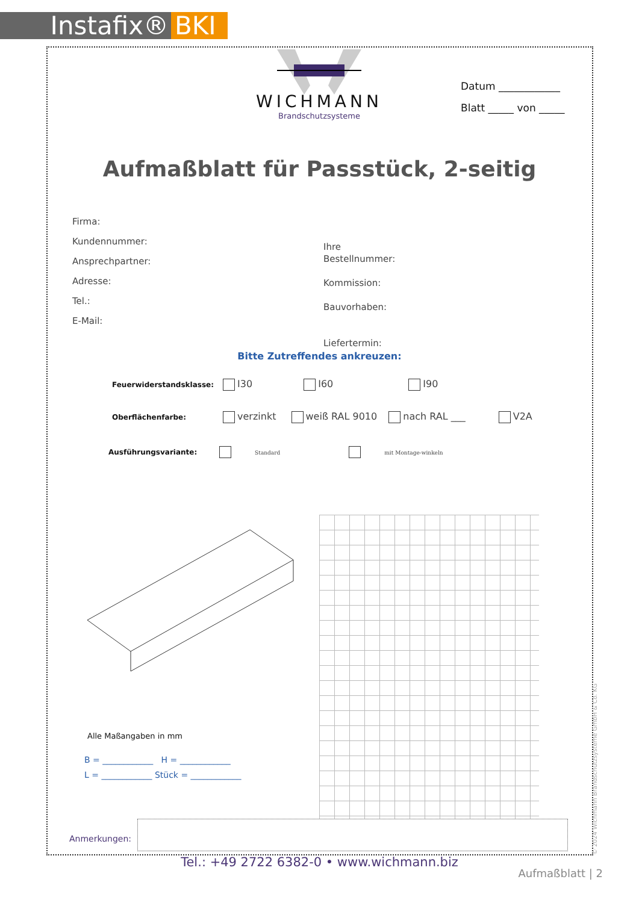Instafix® BKI
WICHMANN
Brandschutzsysteme
Datum ____________
Blatt _____ von _____
Aufmaßblatt für Passstück, 2-seitig
Firma:
Kundennummer:
Ansprechpartner:
Adresse:
Tel.:
E-Mail:
Ihre
Bestellnummer:
Kommission:
Bauvorhaben:
Liefertermin:
Bitte Zutreffendes ankreuzen:
Feuerwiderstandsklasse: I30 I60 I90
Oberflächenfarbe: verzinkt weiß RAL 9010 nach RAL ___ V2A
Ausführungsvariante: Standard mit Montage-winkeln
Alle Maßangaben in mm
B = ____________ H = ____________
L = ____________ Stück = ____________
Anmerkungen:
Tel.: +49 2722 6382-0 • www.wichmann.biz
Aufmaßblatt | 2
© 2024 Wichmann Brandschutzsysteme GmbH & Co. KG